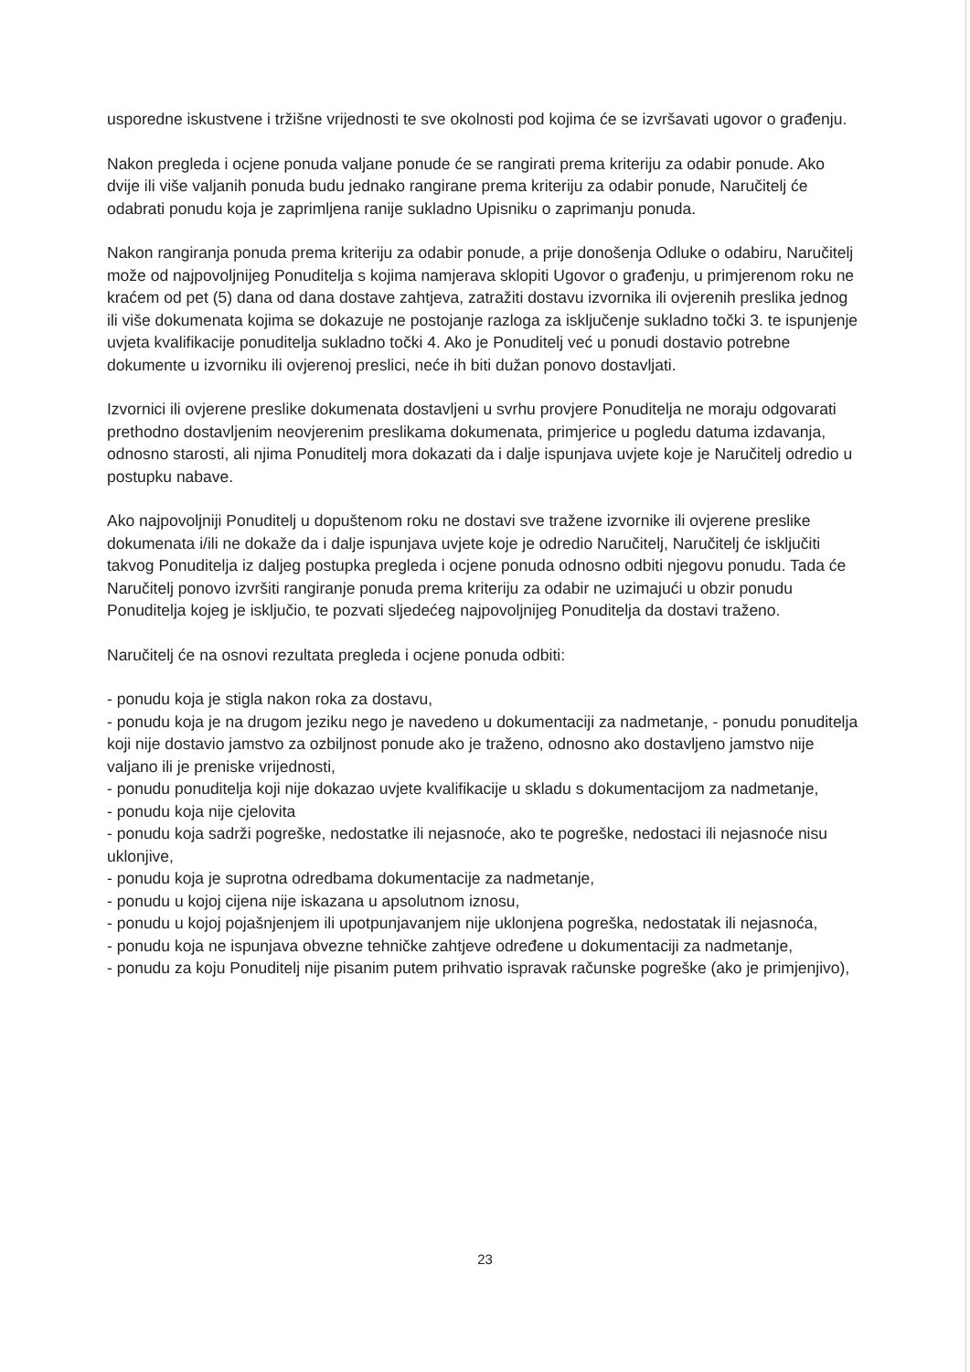usporedne iskustvene i tržišne vrijednosti te sve okolnosti pod kojima će se izvršavati ugovor o građenju.
Nakon pregleda i ocjene ponuda valjane ponude će se rangirati prema kriteriju za odabir ponude. Ako dvije ili više valjanih ponuda budu jednako rangirane prema kriteriju za odabir ponude, Naručitelj će odabrati ponudu koja je zaprimljena ranije sukladno Upisniku o zaprimanju ponuda.
Nakon rangiranja ponuda prema kriteriju za odabir ponude, a prije donošenja Odluke o odabiru, Naručitelj može od najpovoljnijeg Ponuditelja s kojima namjerava sklopiti Ugovor o građenju, u primjerenom roku ne kraćem od pet (5) dana od dana dostave zahtjeva, zatražiti dostavu izvornika ili ovjerenih preslika jednog ili više dokumenata kojima se dokazuje ne postojanje razloga za isključenje sukladno točki 3. te ispunjenje uvjeta kvalifikacije ponuditelja sukladno točki 4. Ako je Ponuditelj već u ponudi dostavio potrebne dokumente u izvorniku ili ovjerenoj preslici, neće ih biti dužan ponovo dostavljati.
Izvornici ili ovjerene preslike dokumenata dostavljeni u svrhu provjere Ponuditelja ne moraju odgovarati prethodno dostavljenim neovjerenim preslikama dokumenata, primjerice u pogledu datuma izdavanja, odnosno starosti, ali njima Ponuditelj mora dokazati da i dalje ispunjava uvjete koje je Naručitelj odredio u postupku nabave.
Ako najpovoljniji Ponuditelj u dopuštenom roku ne dostavi sve tražene izvornike ili ovjerene preslike dokumenata i/ili ne dokaže da i dalje ispunjava uvjete koje je odredio Naručitelj, Naručitelj će isključiti takvog Ponuditelja iz daljeg postupka pregleda i ocjene ponuda odnosno odbiti njegovu ponudu. Tada će Naručitelj ponovo izvršiti rangiranje ponuda prema kriteriju za odabir ne uzimajući u obzir ponudu Ponuditelja kojeg je isključio, te pozvati sljedećeg najpovoljnijeg Ponuditelja da dostavi traženo.
Naručitelj će na osnovi rezultata pregleda i ocjene ponuda odbiti:
- ponudu koja je stigla nakon roka za dostavu,
- ponudu koja je na drugom jeziku nego je navedeno u dokumentaciji za nadmetanje, - ponudu ponuditelja koji nije dostavio jamstvo za ozbiljnost ponude ako je traženo, odnosno ako dostavljeno jamstvo nije valjano ili je preniske vrijednosti,
- ponudu ponuditelja koji nije dokazao uvjete kvalifikacije u skladu s dokumentacijom za nadmetanje,
- ponudu koja nije cjelovita
- ponudu koja sadrži pogreške, nedostatke ili nejasnoće, ako te pogreške, nedostaci ili nejasnoće nisu uklonjive,
- ponudu koja je suprotna odredbama dokumentacije za nadmetanje,
- ponudu u kojoj cijena nije iskazana u apsolutnom iznosu,
- ponudu u kojoj pojašnjenjem ili upotpunjavanjem nije uklonjena pogreška, nedostatak ili nejasnoća,
- ponudu koja ne ispunjava obvezne tehničke zahtjeve određene u dokumentaciji za nadmetanje,
- ponudu za koju Ponuditelj nije pisanim putem prihvatio ispravak računske pogreške (ako je primjenjivo),
23